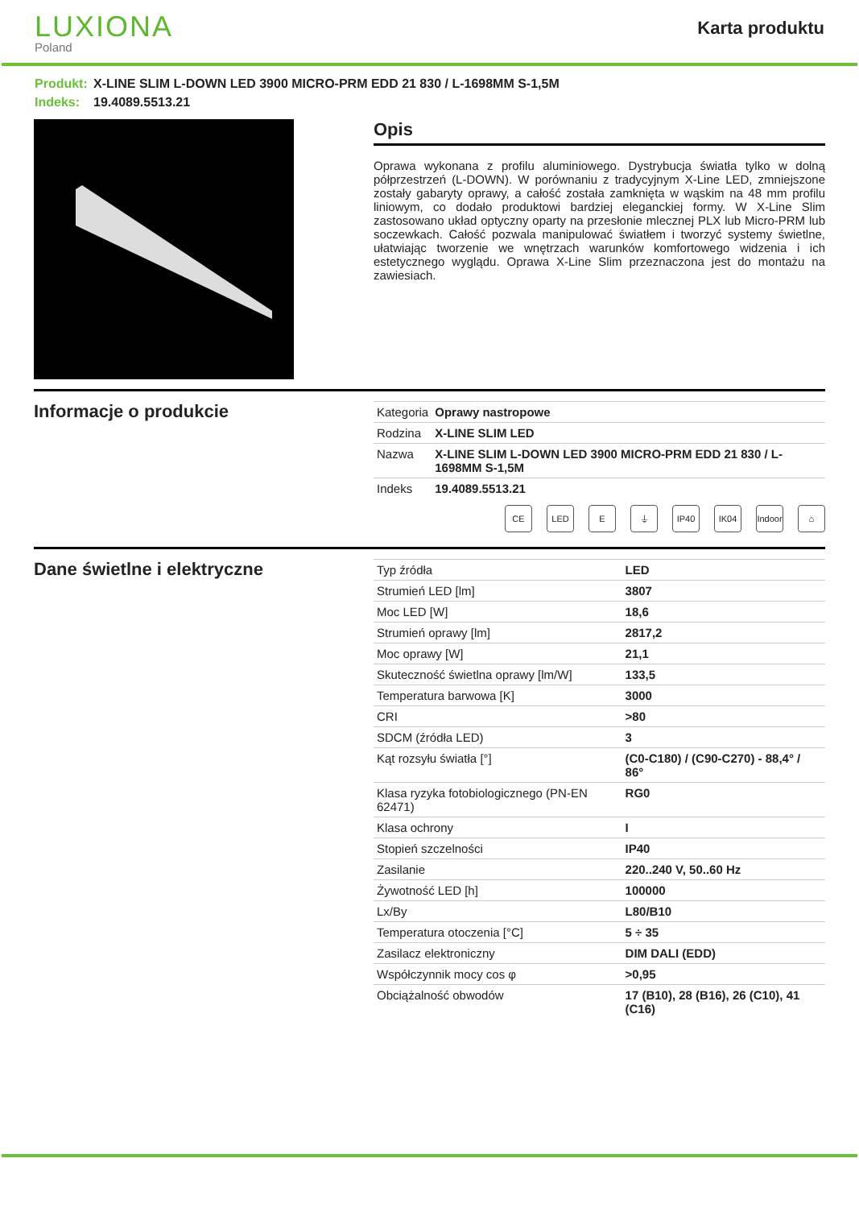LUXIONA
Poland
Karta produktu
Produkt: X-LINE SLIM L-DOWN LED 3900 MICRO-PRM EDD 21 830 / L-1698MM S-1,5M
Indeks: 19.4089.5513.21
Opis
Oprawa wykonana z profilu aluminiowego. Dystrybucja światła tylko w dolną półprzestrzeń (L-DOWN). W porównaniu z tradycyjnym X-Line LED, zmniejszone zostały gabaryty oprawy, a całość została zamknięta w wąskim na 48 mm profilu liniowym, co dodało produktowi bardziej eleganckiej formy. W X-Line Slim zastosowano układ optyczny oparty na przesłonie mlecznej PLX lub Micro-PRM lub soczewkach. Całość pozwala manipulować światłem i tworzyć systemy świetlne, ułatwiając tworzenie we wnętrzach warunków komfortowego widzenia i ich estetycznego wyglądu. Oprawa X-Line Slim przeznaczona jest do montażu na zawiesiach.
Informacje o produkcie
| Kategoria | Oprawy nastropowe |
| Rodzina | X-LINE SLIM LED |
| Nazwa | X-LINE SLIM L-DOWN LED 3900 MICRO-PRM EDD 21 830 / L-1698MM S-1,5M |
| Indeks | 19.4089.5513.21 |
CE LED E ⏚ IP40 IK04 Indoor
⌂
Dane świetlne i elektryczne
| Typ źródła | LED |
| Strumień LED [lm] | 3807 |
| Moc LED [W] | 18,6 |
| Strumień oprawy [lm] | 2817,2 |
| Moc oprawy [W] | 21,1 |
| Skuteczność świetlna oprawy [lm/W] | 133,5 |
| Temperatura barwowa [K] | 3000 |
| CRI | >80 |
| SDCM (źródła LED) | 3 |
| Kąt rozsyłu światła [°] | (C0-C180) / (C90-C270) - 88,4° / 86° |
| Klasa ryzyka fotobiologicznego (PN-EN 62471) | RG0 |
| Klasa ochrony | I |
| Stopień szczelności | IP40 |
| Zasilanie | 220..240 V, 50..60 Hz |
| Żywotność LED [h] | 100000 |
| Lx/By | L80/B10 |
| Temperatura otoczenia [°C] | 5 ÷ 35 |
| Zasilacz elektroniczny | DIM DALI (EDD) |
| Współczynnik mocy cos φ | >0,95 |
| Obciążalność obwodów | 17 (B10), 28 (B16), 26 (C10), 41 (C16) |